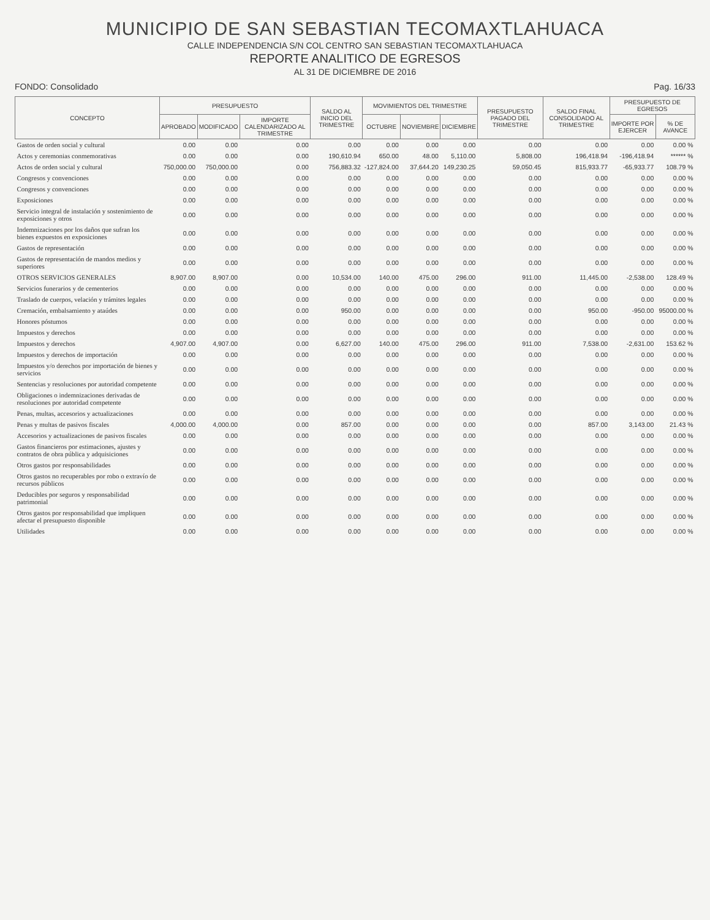MUNICIPIO DE SAN SEBASTIAN TECOMAXTLAHUACA
CALLE INDEPENDENCIA S/N COL CENTRO SAN SEBASTIAN TECOMAXTLAHUACA
REPORTE ANALITICO DE EGRESOS
AL 31 DE DICIEMBRE DE 2016
FONDO: Consolidado Pag. 16/33
| CONCEPTO | PRESUPUESTO | | | SALDO AL INICIO DEL TRIMESTRE | MOVIMIENTOS DEL TRIMESTRE | | | PRESUPUESTO PAGADO DEL TRIMESTRE | SALDO FINAL CONSOLIDADO AL TRIMESTRE | PRESUPUESTO DE EGRESOS | |
| --- | --- | --- | --- | --- | --- | --- | --- | --- | --- | --- | --- |
| | APROBADO | MODIFICADO | IMPORTE CALENDARIZADO AL TRIMESTRE | | OCTUBRE | NOVIEMBRE | DICIEMBRE | | | IMPORTE POR EJERCER | % DE AVANCE |
| Gastos de orden social y cultural | 0.00 | 0.00 | 0.00 | 0.00 | 0.00 | 0.00 | 0.00 | 0.00 | 0.00 | 0.00 | 0.00 % |
| Actos y ceremonias conmemorativas | 0.00 | 0.00 | 0.00 | 190,610.94 | 650.00 | 48.00 | 5,110.00 | 5,808.00 | 196,418.94 | -196,418.94 | ****** % |
| Actos de orden social y cultural | 750,000.00 | 750,000.00 | 0.00 | 756,883.32 | -127,824.00 | 37,644.20 | 149,230.25 | 59,050.45 | 815,933.77 | -65,933.77 | 108.79 % |
| Congresos y convenciones | 0.00 | 0.00 | 0.00 | 0.00 | 0.00 | 0.00 | 0.00 | 0.00 | 0.00 | 0.00 | 0.00 % |
| Congresos y convenciones | 0.00 | 0.00 | 0.00 | 0.00 | 0.00 | 0.00 | 0.00 | 0.00 | 0.00 | 0.00 | 0.00 % |
| Exposiciones | 0.00 | 0.00 | 0.00 | 0.00 | 0.00 | 0.00 | 0.00 | 0.00 | 0.00 | 0.00 | 0.00 % |
| Servicio integral de instalación y sostenimiento de exposiciones y otros | 0.00 | 0.00 | 0.00 | 0.00 | 0.00 | 0.00 | 0.00 | 0.00 | 0.00 | 0.00 | 0.00 % |
| Indemnizaciones por los daños que sufran los bienes expuestos en exposiciones | 0.00 | 0.00 | 0.00 | 0.00 | 0.00 | 0.00 | 0.00 | 0.00 | 0.00 | 0.00 | 0.00 % |
| Gastos de representación | 0.00 | 0.00 | 0.00 | 0.00 | 0.00 | 0.00 | 0.00 | 0.00 | 0.00 | 0.00 | 0.00 % |
| Gastos de representación de mandos medios y superiores | 0.00 | 0.00 | 0.00 | 0.00 | 0.00 | 0.00 | 0.00 | 0.00 | 0.00 | 0.00 | 0.00 % |
| OTROS SERVICIOS GENERALES | 8,907.00 | 8,907.00 | 0.00 | 10,534.00 | 140.00 | 475.00 | 296.00 | 911.00 | 11,445.00 | -2,538.00 | 128.49 % |
| Servicios funerarios y de cementerios | 0.00 | 0.00 | 0.00 | 0.00 | 0.00 | 0.00 | 0.00 | 0.00 | 0.00 | 0.00 | 0.00 % |
| Traslado de cuerpos, velación y trámites legales | 0.00 | 0.00 | 0.00 | 0.00 | 0.00 | 0.00 | 0.00 | 0.00 | 0.00 | 0.00 | 0.00 % |
| Cremación, embalsamiento y ataúdes | 0.00 | 0.00 | 0.00 | 950.00 | 0.00 | 0.00 | 0.00 | 0.00 | 950.00 | -950.00 | 95000.00 % |
| Honores póstumos | 0.00 | 0.00 | 0.00 | 0.00 | 0.00 | 0.00 | 0.00 | 0.00 | 0.00 | 0.00 | 0.00 % |
| Impuestos y derechos | 0.00 | 0.00 | 0.00 | 0.00 | 0.00 | 0.00 | 0.00 | 0.00 | 0.00 | 0.00 | 0.00 % |
| Impuestos y derechos | 4,907.00 | 4,907.00 | 0.00 | 6,627.00 | 140.00 | 475.00 | 296.00 | 911.00 | 7,538.00 | -2,631.00 | 153.62 % |
| Impuestos y derechos de importación | 0.00 | 0.00 | 0.00 | 0.00 | 0.00 | 0.00 | 0.00 | 0.00 | 0.00 | 0.00 | 0.00 % |
| Impuestos y/o derechos por importación de bienes y servicios | 0.00 | 0.00 | 0.00 | 0.00 | 0.00 | 0.00 | 0.00 | 0.00 | 0.00 | 0.00 | 0.00 % |
| Sentencias y resoluciones por autoridad competente | 0.00 | 0.00 | 0.00 | 0.00 | 0.00 | 0.00 | 0.00 | 0.00 | 0.00 | 0.00 | 0.00 % |
| Obligaciones o indemnizaciones derivadas de resoluciones por autoridad competente | 0.00 | 0.00 | 0.00 | 0.00 | 0.00 | 0.00 | 0.00 | 0.00 | 0.00 | 0.00 | 0.00 % |
| Penas, multas, accesorios y actualizaciones | 0.00 | 0.00 | 0.00 | 0.00 | 0.00 | 0.00 | 0.00 | 0.00 | 0.00 | 0.00 | 0.00 % |
| Penas y multas de pasivos fiscales | 4,000.00 | 4,000.00 | 0.00 | 857.00 | 0.00 | 0.00 | 0.00 | 0.00 | 857.00 | 3,143.00 | 21.43 % |
| Accesorios y actualizaciones de pasivos fiscales | 0.00 | 0.00 | 0.00 | 0.00 | 0.00 | 0.00 | 0.00 | 0.00 | 0.00 | 0.00 | 0.00 % |
| Gastos financieros por estimaciones, ajustes y contratos de obra pública y adquisiciones | 0.00 | 0.00 | 0.00 | 0.00 | 0.00 | 0.00 | 0.00 | 0.00 | 0.00 | 0.00 | 0.00 % |
| Otros gastos por responsabilidades | 0.00 | 0.00 | 0.00 | 0.00 | 0.00 | 0.00 | 0.00 | 0.00 | 0.00 | 0.00 | 0.00 % |
| Otros gastos no recuperables por robo o extravío de recursos públicos | 0.00 | 0.00 | 0.00 | 0.00 | 0.00 | 0.00 | 0.00 | 0.00 | 0.00 | 0.00 | 0.00 % |
| Deducibles por seguros y responsabilidad patrimonial | 0.00 | 0.00 | 0.00 | 0.00 | 0.00 | 0.00 | 0.00 | 0.00 | 0.00 | 0.00 | 0.00 % |
| Otros gastos por responsabilidad que impliquen afectar el presupuesto disponible | 0.00 | 0.00 | 0.00 | 0.00 | 0.00 | 0.00 | 0.00 | 0.00 | 0.00 | 0.00 | 0.00 % |
| Utilidades | 0.00 | 0.00 | 0.00 | 0.00 | 0.00 | 0.00 | 0.00 | 0.00 | 0.00 | 0.00 | 0.00 % |